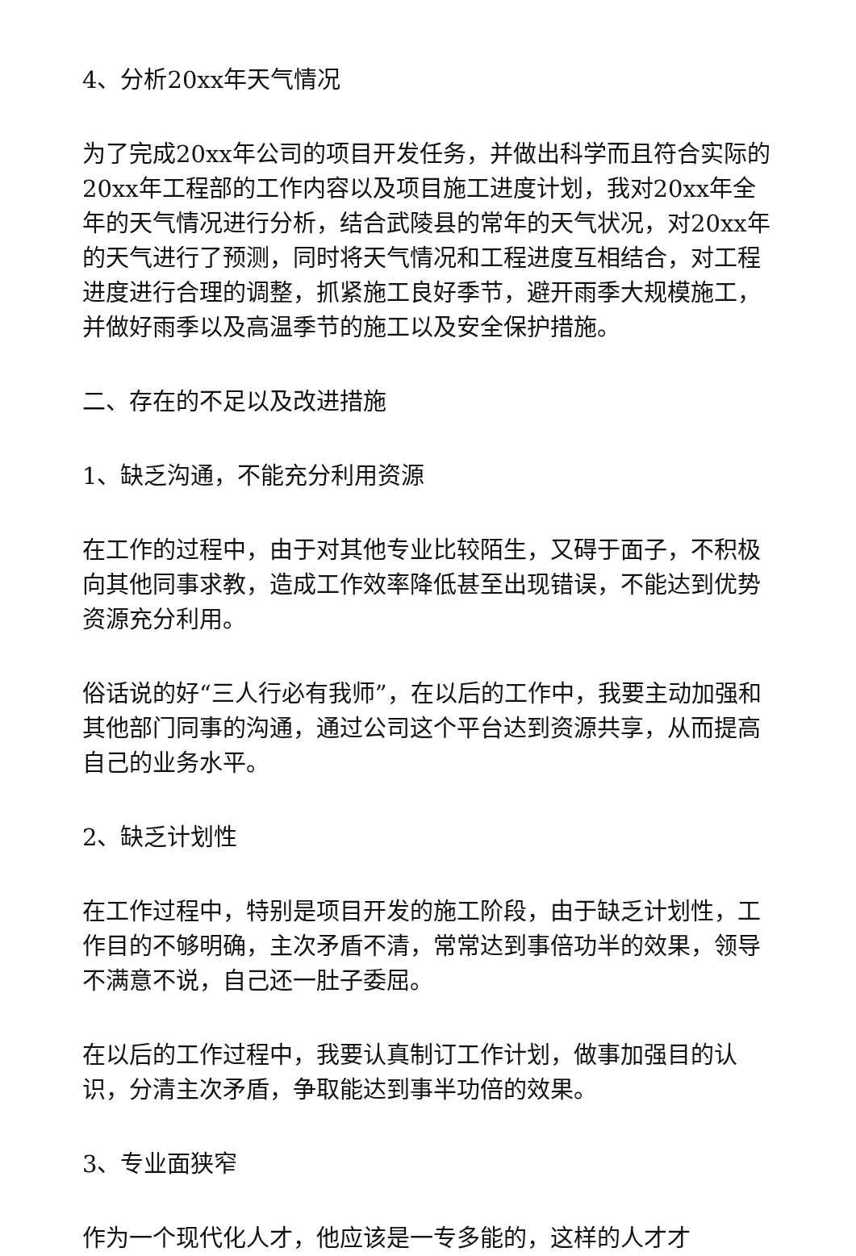4、分析20xx年天气情况
为了完成20xx年公司的项目开发任务，并做出科学而且符合实际的20xx年工程部的工作内容以及项目施工进度计划，我对20xx年全年的天气情况进行分析，结合武陵县的常年的天气状况，对20xx年的天气进行了预测，同时将天气情况和工程进度互相结合，对工程进度进行合理的调整，抓紧施工良好季节，避开雨季大规模施工，并做好雨季以及高温季节的施工以及安全保护措施。
二、存在的不足以及改进措施
1、缺乏沟通，不能充分利用资源
在工作的过程中，由于对其他专业比较陌生，又碍于面子，不积极向其他同事求教，造成工作效率降低甚至出现错误，不能达到优势资源充分利用。
俗话说的好“三人行必有我师”，在以后的工作中，我要主动加强和其他部门同事的沟通，通过公司这个平台达到资源共享，从而提高自己的业务水平。
2、缺乏计划性
在工作过程中，特别是项目开发的施工阶段，由于缺乏计划性，工作目的不够明确，主次矛盾不清，常常达到事倍功半的效果，领导不满意不说，自己还一肚子委屈。
在以后的工作过程中，我要认真制订工作计划，做事加强目的认识，分清主次矛盾，争取能达到事半功倍的效果。
3、专业面狭窄
作为一个现代化人才，他应该是一专多能的，这样的人才才